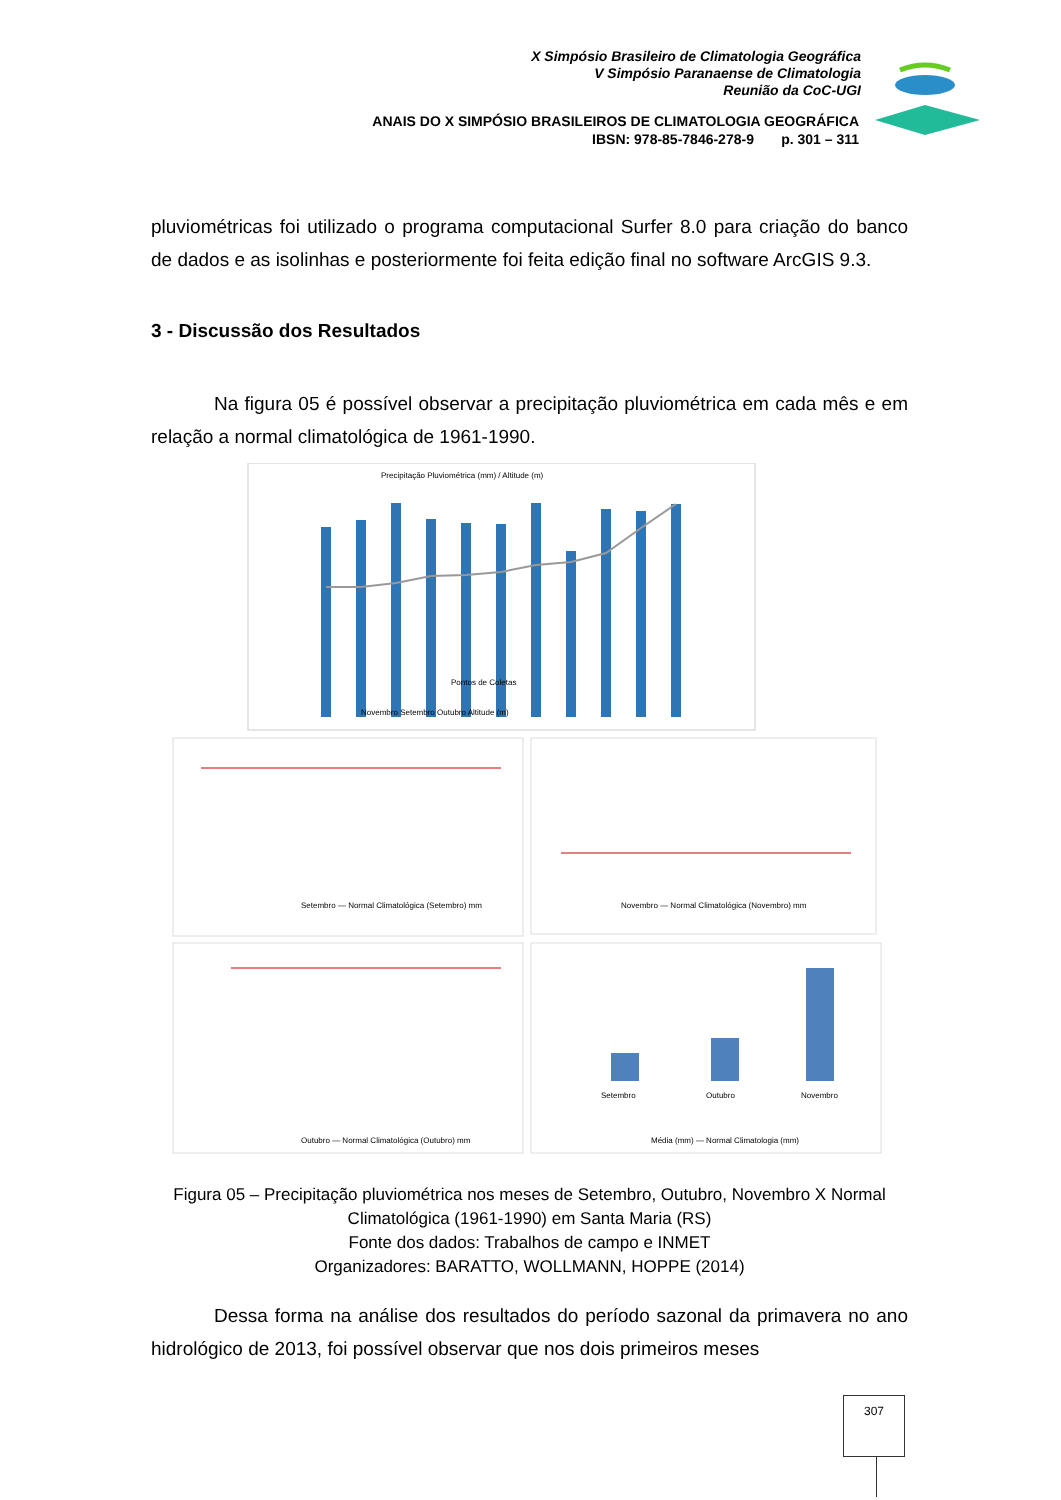X Simpósio Brasileiro de Climatologia Geográfica
V Simpósio Paranaense de Climatologia
Reunião da CoC-UGI
ANAIS DO X SIMPÓSIO BRASILEIROS DE CLIMATOLOGIA GEOGRÁFICA
IBSN: 978-85-7846-278-9 p. 301 – 311
pluviométricas foi utilizado o programa computacional Surfer 8.0 para criação do banco de dados e as isolinhas e posteriormente foi feita edição final no software ArcGIS 9.3.
3 - Discussão dos Resultados
Na figura 05 é possível observar a precipitação pluviométrica em cada mês e em relação a normal climatológica de 1961-1990.
Precipitação Pluviométrica (mm) / Altitude (m)
Pontos de Coletas
Novembro Setembro Outubro Altitude (m)
Setembro — Normal Climatológica (Setembro) mm
Novembro — Normal Climatológica (Novembro) mm
Outubro — Normal Climatológica (Outubro) mm
Setembro
Outubro
Novembro
Média (mm) — Normal Climatologia (mm)
Figura 05 – Precipitação pluviométrica nos meses de Setembro, Outubro, Novembro X Normal Climatológica (1961-1990) em Santa Maria (RS)
Fonte dos dados: Trabalhos de campo e INMET
Organizadores: BARATTO, WOLLMANN, HOPPE (2014)
Dessa forma na análise dos resultados do período sazonal da primavera no ano hidrológico de 2013, foi possível observar que nos dois primeiros meses
307